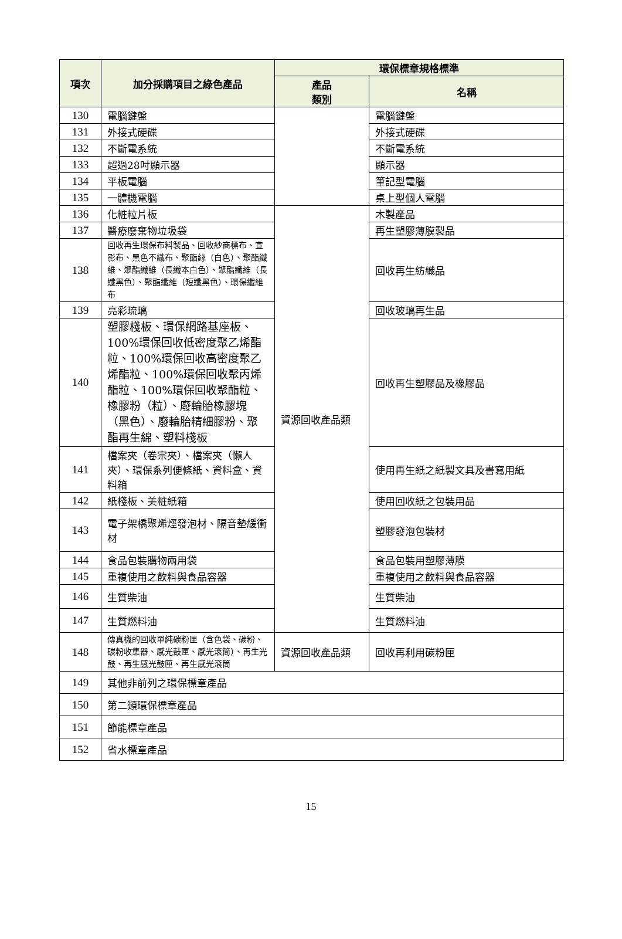| 項次 | 加分採購項目之綠色產品 | 環保標章規格標準 | |
| --- | --- | --- | --- |
| | | 產品 類別 | 名稱 |
| 130 | 電腦鍵盤 | | 電腦鍵盤 |
| 131 | 外接式硬碟 | | 外接式硬碟 |
| 132 | 不斷電系統 | | 不斷電系統 |
| 133 | 超過28吋顯示器 | | 顯示器 |
| 134 | 平板電腦 | | 筆記型電腦 |
| 135 | 一體機電腦 | | 桌上型個人電腦 |
| 136 | 化粧粒片板 | 資源回收產品類 | 木製產品 |
| 137 | 醫療廢棄物垃圾袋 | | 再生塑膠薄膜製品 |
| 138 | 回收再生環保布料製品、回收紗商標布、宣影布、黑色不織布、聚酯絲（白色）、聚酯纖維、聚酯纖維（長纖本白色）、聚酯纖維（長纖黑色）、聚酯纖維（短纖黑色）、環保纖維布 | | 回收再生紡織品 |
| 139 | 亮彩琉璃 | | 回收玻璃再生品 |
| 140 | 塑膠棧板、環保網路基座板、100%環保回收低密度聚乙烯酯粒、100%環保回收高密度聚乙烯酯粒、100%環保回收聚丙烯酯粒、100%環保回收聚酯粒、橡膠粉（粒）、廢輪胎橡膠塊（黑色）、廢輪胎精細膠粉、聚酯再生綿、塑料棧板 | | 回收再生塑膠品及橡膠品 |
| 141 | 檔案夾（卷宗夾）、檔案夾（懶人夾）、環保系列便條紙、資料盒、資料箱 | | 使用再生紙之紙製文具及書寫用紙 |
| 142 | 紙棧板、美粧紙箱 | | 使用回收紙之包裝用品 |
| 143 | 電子架橋聚烯烴發泡材、隔音墊緩衝材 | | 塑膠發泡包裝材 |
| 144 | 食品包裝購物兩用袋 | | 食品包裝用塑膠薄膜 |
| 145 | 重複使用之飲料與食品容器 | | 重複使用之飲料與食品容器 |
| 146 | 生質柴油 | | 生質柴油 |
| 147 | 生質燃料油 | | 生質燃料油 |
| 148 | 傳真機的回收單純碳粉匣（含色袋、碳粉、碳粉收集器、感光鼓匣、感光滾筒）、再生光鼓、再生感光鼓匣、再生感光滾筒 | 資源回收產品類 | 回收再利用碳粉匣 |
| 149 | 其他非前列之環保標章產品 | | |
| 150 | 第二類環保標章產品 | | |
| 151 | 節能標章產品 | | |
| 152 | 省水標章產品 | | |
15